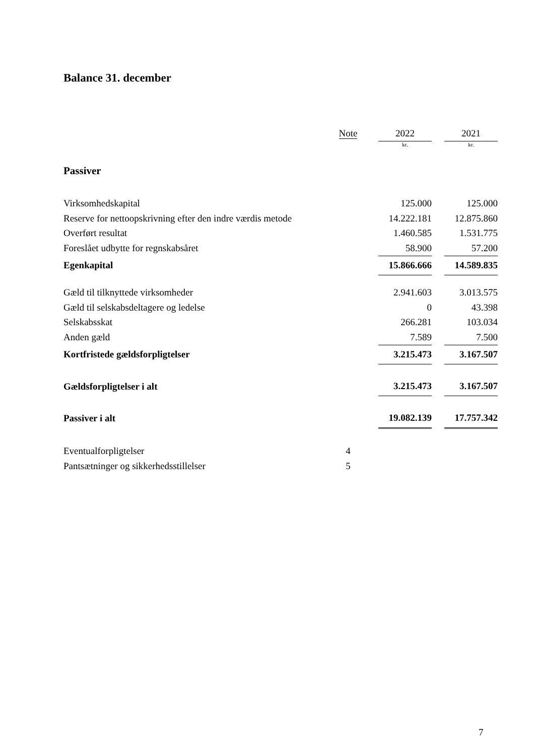Balance 31. december
| | Note | | 2022 | | 2021 |
| | | | kr. | | kr. |
| Passiver | | | | | |
| Virksomhedskapital | | | 125.000 | | 125.000 |
| Reserve for nettoopskrivning efter den indre værdis metode | | | 14.222.181 | | 12.875.860 |
| Overført resultat | | | 1.460.585 | | 1.531.775 |
| Foreslået udbytte for regnskabsåret | | | 58.900 | | 57.200 |
| Egenkapital | | | 15.866.666 | | 14.589.835 |
| Gæld til tilknyttede virksomheder | | | 2.941.603 | | 3.013.575 |
| Gæld til selskabsdeltagere og ledelse | | | 0 | | 43.398 |
| Selskabsskat | | | 266.281 | | 103.034 |
| Anden gæld | | | 7.589 | | 7.500 |
| Kortfristede gældsforpligtelser | | | 3.215.473 | | 3.167.507 |
| Gældsforpligtelser i alt | | | 3.215.473 | | 3.167.507 |
| Passiver i alt | | | 19.082.139 | | 17.757.342 |
| Eventualforpligtelser | 4 | | | | |
| Pantsætninger og sikkerhedsstillelser | 5 | | | | |
7